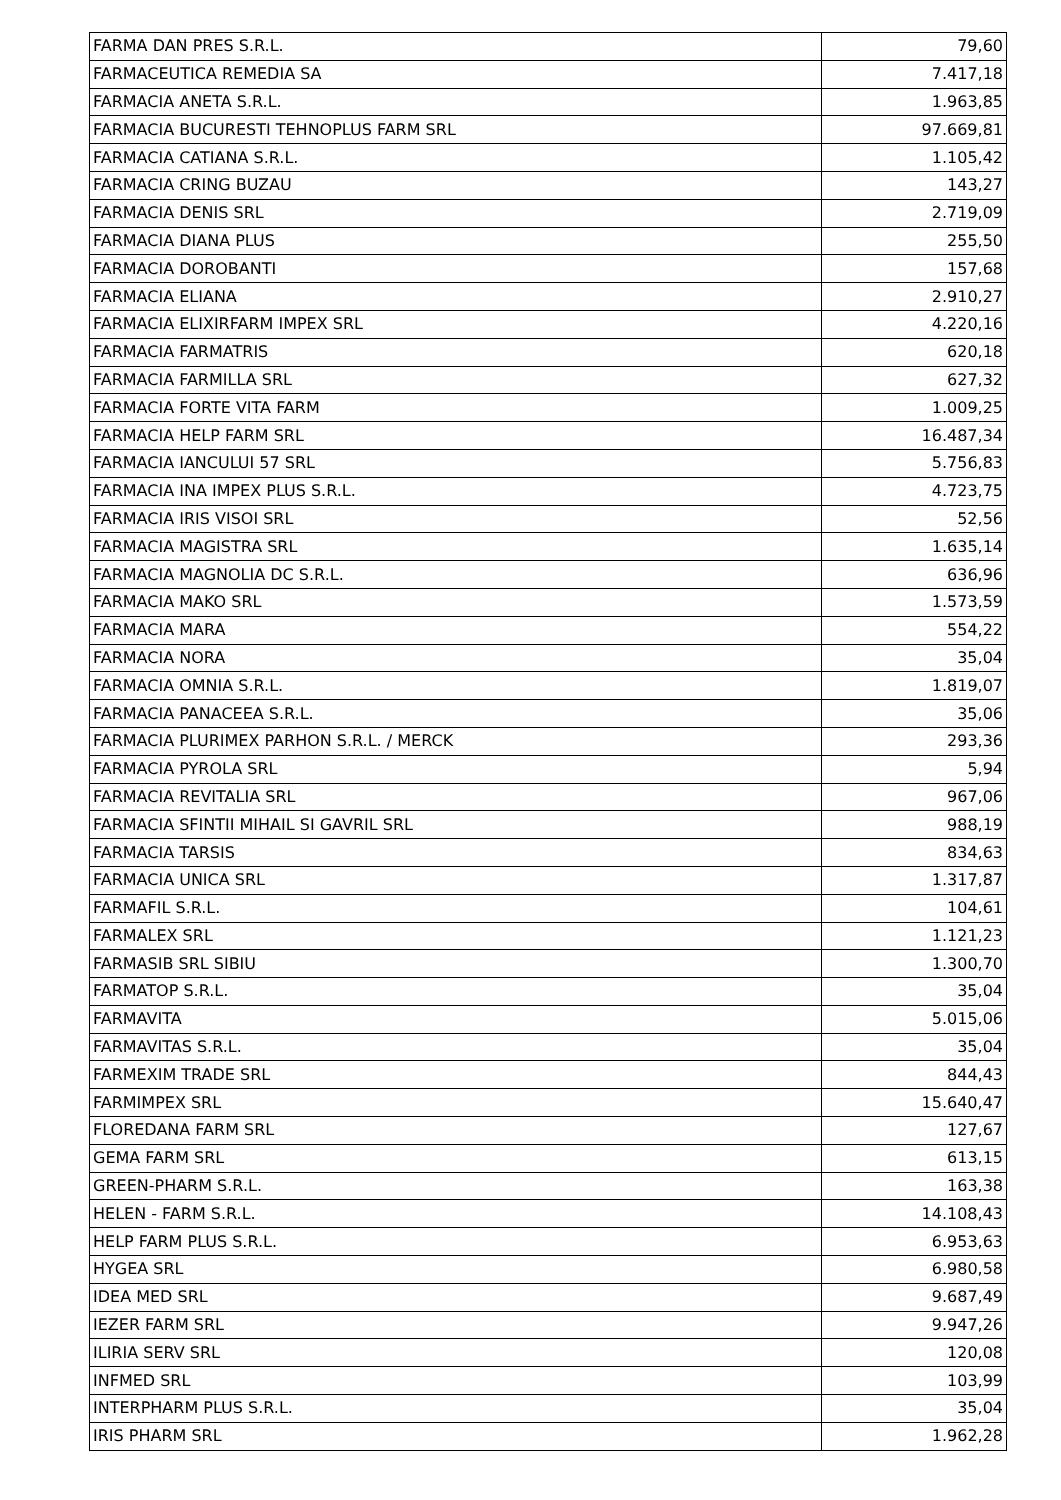| FARMA DAN PRES S.R.L. | 79,60 |
| FARMACEUTICA REMEDIA SA | 7.417,18 |
| FARMACIA ANETA S.R.L. | 1.963,85 |
| FARMACIA BUCURESTI TEHNOPLUS FARM SRL | 97.669,81 |
| FARMACIA CATIANA S.R.L. | 1.105,42 |
| FARMACIA CRING BUZAU | 143,27 |
| FARMACIA DENIS SRL | 2.719,09 |
| FARMACIA DIANA PLUS | 255,50 |
| FARMACIA DOROBANTI | 157,68 |
| FARMACIA ELIANA | 2.910,27 |
| FARMACIA ELIXIRFARM IMPEX SRL | 4.220,16 |
| FARMACIA FARMATRIS | 620,18 |
| FARMACIA FARMILLA SRL | 627,32 |
| FARMACIA FORTE VITA FARM | 1.009,25 |
| FARMACIA HELP FARM SRL | 16.487,34 |
| FARMACIA IANCULUI 57 SRL | 5.756,83 |
| FARMACIA INA IMPEX PLUS S.R.L. | 4.723,75 |
| FARMACIA IRIS VISOI SRL | 52,56 |
| FARMACIA MAGISTRA SRL | 1.635,14 |
| FARMACIA MAGNOLIA DC S.R.L. | 636,96 |
| FARMACIA MAKO SRL | 1.573,59 |
| FARMACIA MARA | 554,22 |
| FARMACIA NORA | 35,04 |
| FARMACIA OMNIA S.R.L. | 1.819,07 |
| FARMACIA PANACEEA S.R.L. | 35,06 |
| FARMACIA PLURIMEX PARHON S.R.L. / MERCK | 293,36 |
| FARMACIA PYROLA SRL | 5,94 |
| FARMACIA REVITALIA SRL | 967,06 |
| FARMACIA SFINTII MIHAIL SI GAVRIL SRL | 988,19 |
| FARMACIA TARSIS | 834,63 |
| FARMACIA UNICA SRL | 1.317,87 |
| FARMAFIL S.R.L. | 104,61 |
| FARMALEX SRL | 1.121,23 |
| FARMASIB SRL SIBIU | 1.300,70 |
| FARMATOP S.R.L. | 35,04 |
| FARMAVITA | 5.015,06 |
| FARMAVITAS S.R.L. | 35,04 |
| FARMEXIM TRADE SRL | 844,43 |
| FARMIMPEX SRL | 15.640,47 |
| FLOREDANA FARM SRL | 127,67 |
| GEMA FARM SRL | 613,15 |
| GREEN-PHARM S.R.L. | 163,38 |
| HELEN - FARM S.R.L. | 14.108,43 |
| HELP FARM PLUS S.R.L. | 6.953,63 |
| HYGEA SRL | 6.980,58 |
| IDEA MED SRL | 9.687,49 |
| IEZER FARM SRL | 9.947,26 |
| ILIRIA SERV SRL | 120,08 |
| INFMED SRL | 103,99 |
| INTERPHARM PLUS S.R.L. | 35,04 |
| IRIS PHARM SRL | 1.962,28 |